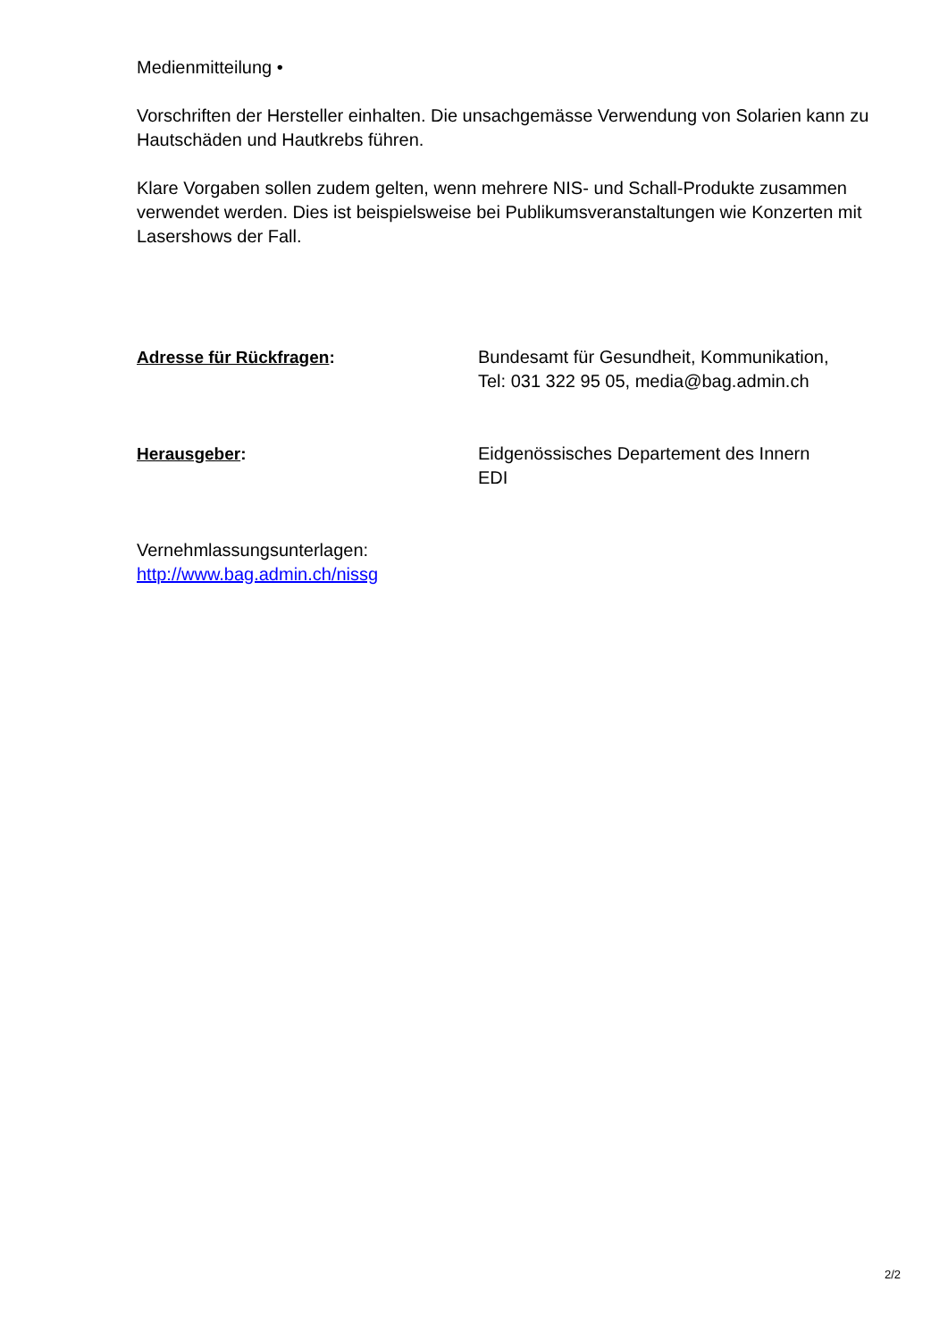Medienmitteilung •
Vorschriften der Hersteller einhalten. Die unsachgemässe Verwendung von Solarien kann zu Hautschäden und Hautkrebs führen.
Klare Vorgaben sollen zudem gelten, wenn mehrere NIS- und Schall-Produkte zusammen verwendet werden. Dies ist beispielsweise bei Publikumsveranstaltungen wie Konzerten mit Lasershows der Fall.
Adresse für Rückfragen: Bundesamt für Gesundheit, Kommunikation,
Tel: 031 322 95 05, media@bag.admin.ch
Herausgeber: Eidgenössisches Departement des Innern
EDI
Vernehmlassungsunterlagen:
http://www.bag.admin.ch/nissg
2/2